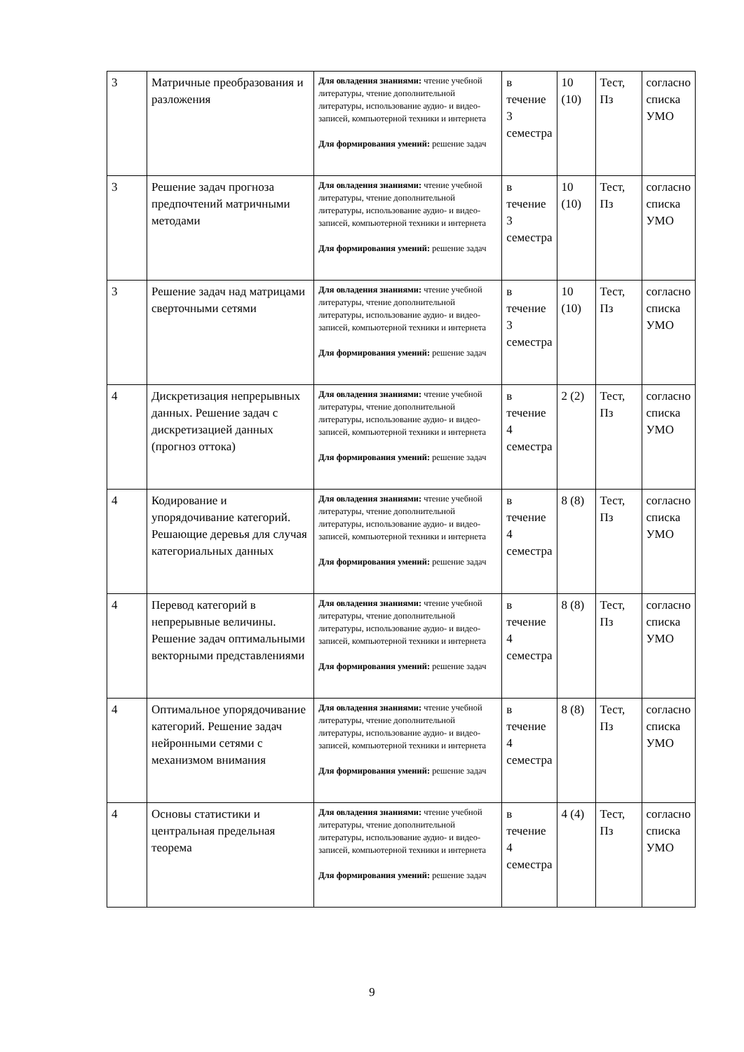| 3 | Матричные преобразования и разложения | Для овладения знаниями: чтение учебной литературы, чтение дополнительной литературы, использование аудио- и видео-записей, компьютерной техники и интернета Для формирования умений: решение задач | в течение 3 семестра | 10 (10) | Тест, Пз | согласно списка УМО |
| 3 | Решение задач прогноза предпочтений матричными методами | Для овладения знаниями: чтение учебной литературы, чтение дополнительной литературы, использование аудио- и видео-записей, компьютерной техники и интернета Для формирования умений: решение задач | в течение 3 семестра | 10 (10) | Тест, Пз | согласно списка УМО |
| 3 | Решение задач над матрицами сверточными сетями | Для овладения знаниями: чтение учебной литературы, чтение дополнительной литературы, использование аудио- и видео-записей, компьютерной техники и интернета Для формирования умений: решение задач | в течение 3 семестра | 10 (10) | Тест, Пз | согласно списка УМО |
| 4 | Дискретизация непрерывных данных. Решение задач с дискретизацией данных (прогноз оттока) | Для овладения знаниями: чтение учебной литературы, чтение дополнительной литературы, использование аудио- и видео-записей, компьютерной техники и интернета Для формирования умений: решение задач | в течение 4 семестра | 2 (2) | Тест, Пз | согласно списка УМО |
| 4 | Кодирование и упорядочивание категорий. Решающие деревья для случая категориальных данных | Для овладения знаниями: чтение учебной литературы, чтение дополнительной литературы, использование аудио- и видео-записей, компьютерной техники и интернета Для формирования умений: решение задач | в течение 4 семестра | 8 (8) | Тест, Пз | согласно списка УМО |
| 4 | Перевод категорий в непрерывные величины. Решение задач оптимальными векторными представлениями | Для овладения знаниями: чтение учебной литературы, чтение дополнительной литературы, использование аудио- и видео-записей, компьютерной техники и интернета Для формирования умений: решение задач | в течение 4 семестра | 8 (8) | Тест, Пз | согласно списка УМО |
| 4 | Оптимальное упорядочивание категорий. Решение задач нейронными сетями с механизмом внимания | Для овладения знаниями: чтение учебной литературы, чтение дополнительной литературы, использование аудио- и видео-записей, компьютерной техники и интернета Для формирования умений: решение задач | в течение 4 семестра | 8 (8) | Тест, Пз | согласно списка УМО |
| 4 | Основы статистики и центральная предельная теорема | Для овладения знаниями: чтение учебной литературы, чтение дополнительной литературы, использование аудио- и видео-записей, компьютерной техники и интернета Для формирования умений: решение задач | в течение 4 семестра | 4 (4) | Тест, Пз | согласно списка УМО |
9